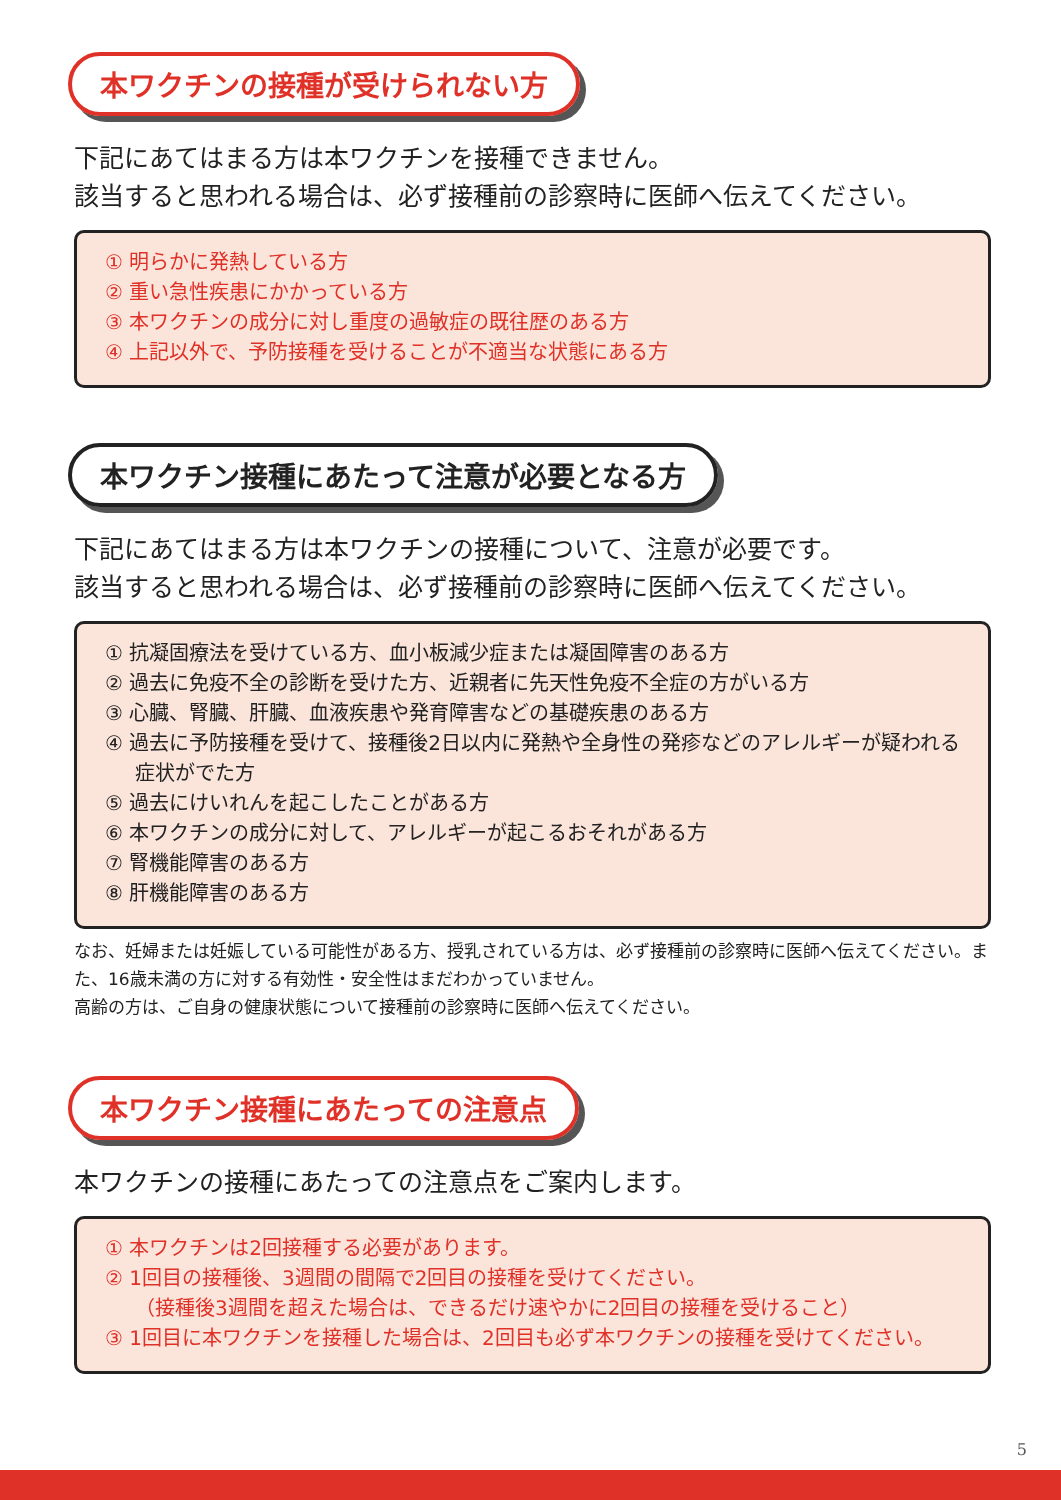本ワクチンの接種が受けられない方
下記にあてはまる方は本ワクチンを接種できません。
該当すると思われる場合は、必ず接種前の診察時に医師へ伝えてください。
① 明らかに発熱している方
② 重い急性疾患にかかっている方
③ 本ワクチンの成分に対し重度の過敏症の既往歴のある方
④ 上記以外で、予防接種を受けることが不適当な状態にある方
本ワクチン接種にあたって注意が必要となる方
下記にあてはまる方は本ワクチンの接種について、注意が必要です。
該当すると思われる場合は、必ず接種前の診察時に医師へ伝えてください。
① 抗凝固療法を受けている方、血小板減少症または凝固障害のある方
② 過去に免疫不全の診断を受けた方、近親者に先天性免疫不全症の方がいる方
③ 心臓、腎臓、肝臓、血液疾患や発育障害などの基礎疾患のある方
④ 過去に予防接種を受けて、接種後2日以内に発熱や全身性の発疹などのアレルギーが疑われる症状がでた方
⑤ 過去にけいれんを起こしたことがある方
⑥ 本ワクチンの成分に対して、アレルギーが起こるおそれがある方
⑦ 腎機能障害のある方
⑧ 肝機能障害のある方
なお、妊婦または妊娠している可能性がある方、授乳されている方は、必ず接種前の診察時に医師へ伝えてください。また、16歳未満の方に対する有効性・安全性はまだわかっていません。
高齢の方は、ご自身の健康状態について接種前の診察時に医師へ伝えてください。
本ワクチン接種にあたっての注意点
本ワクチンの接種にあたっての注意点をご案内します。
① 本ワクチンは2回接種する必要があります。
② 1回目の接種後、3週間の間隔で2回目の接種を受けてください。
（接種後3週間を超えた場合は、できるだけ速やかに2回目の接種を受けること）
③ 1回目に本ワクチンを接種した場合は、2回目も必ず本ワクチンの接種を受けてください。
5